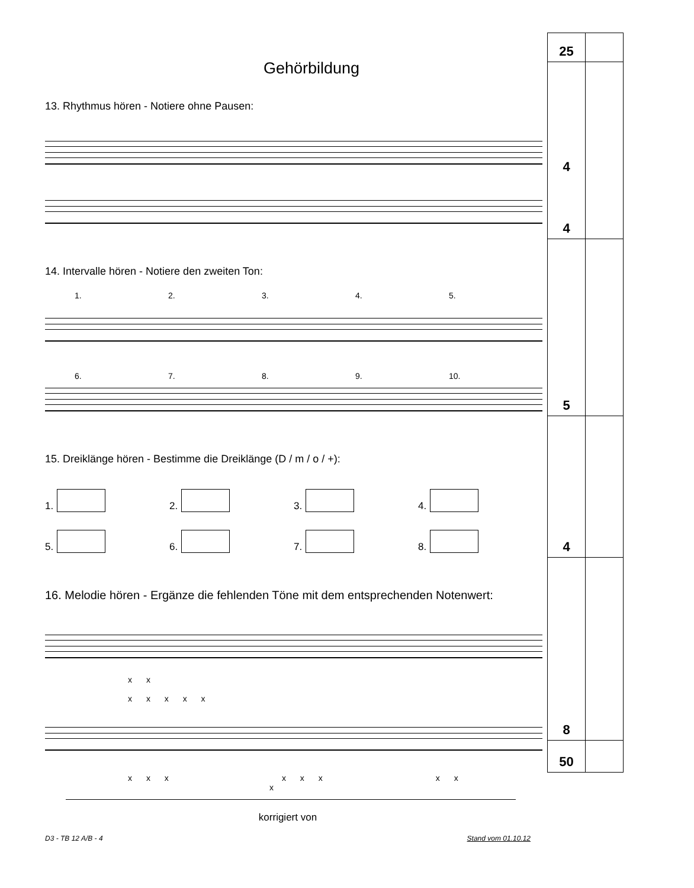Gehörbildung
13. Rhythmus hören - Notiere ohne Pausen:
14. Intervalle hören - Notiere den zweiten Ton:
1. 2. 3. 4. 5.
6. 7. 8. 9. 10.
15. Dreiklänge hören - Bestimme die Dreiklänge (D / m / o / +):
1.
2.
3.
4.
5.
6.
7.
8.
16. Melodie hören - Ergänze die fehlenden Töne mit dem entsprechenden Notenwert:
x x x x x x x
x x x x x x x x x
| 25 | |
| 4 4 | |
| 5 | |
| 4 | |
| 8 | |
| 50 | |
korrigiert von
D3 - TB 12 A/B - 4 Stand vom 01.10.12